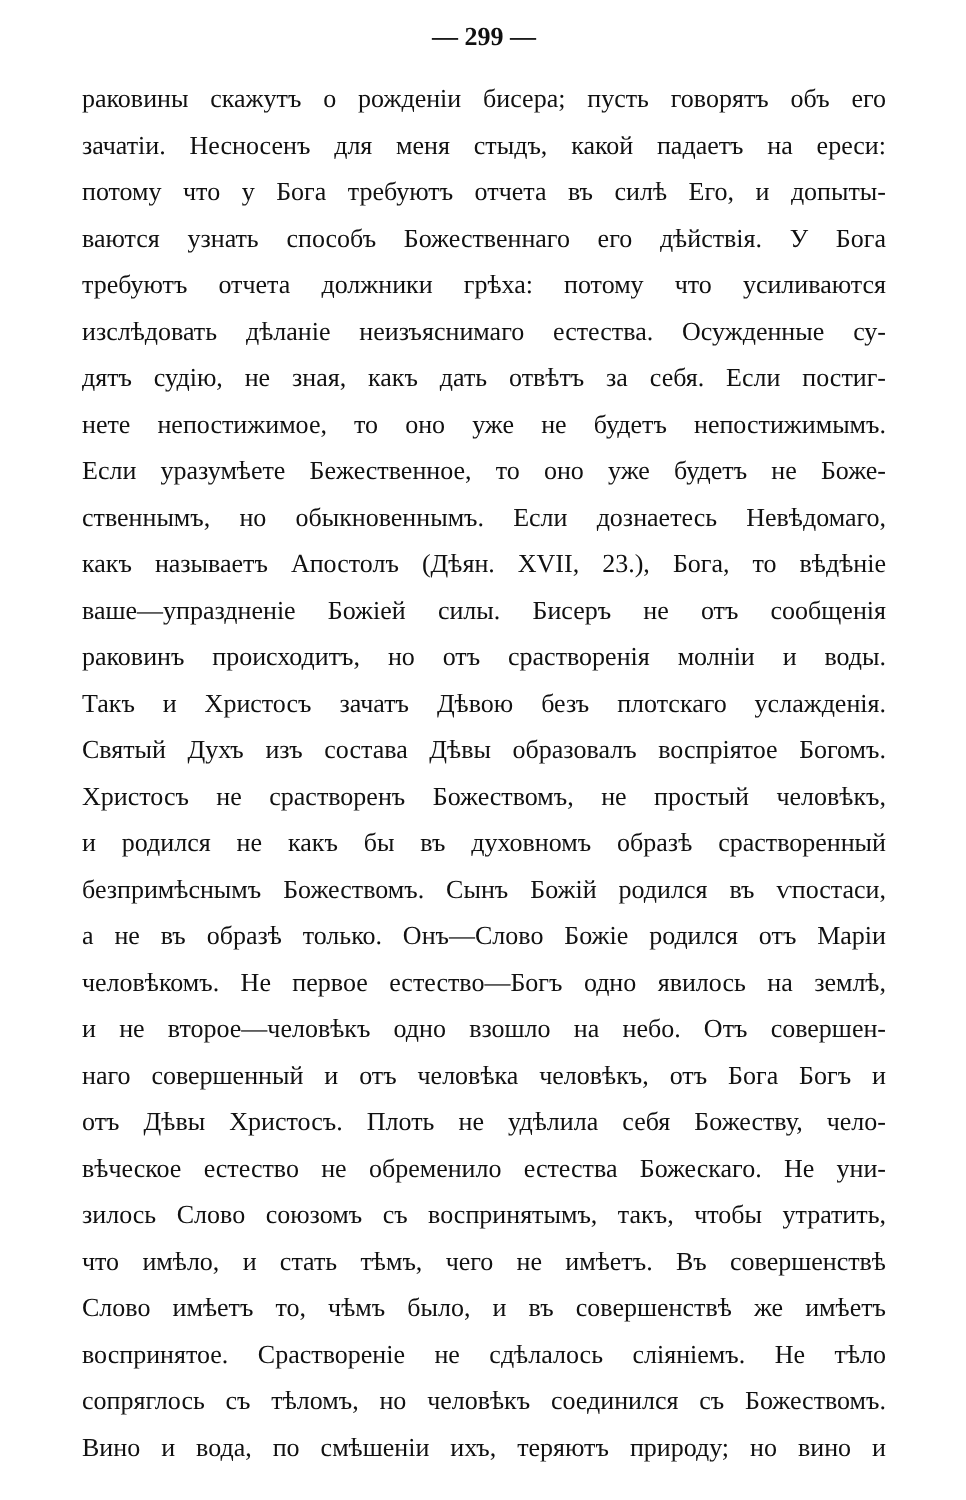— 299 —
раковины скажутъ о рожденіи бисера; пусть говорятъ объ его
зачатіи. Несносенъ для меня стыдъ, какой падаетъ на ереси:
потому что у Бога требуютъ отчета въ силѣ Его, и допыты-
ваются узнать способъ Божественнаго его дѣйствія. У Бога
требуютъ отчета должники грѣха: потому что усиливаются
изслѣдовать дѣланіе неизъяснимаго естества. Осужденные су-
дятъ судію, не зная, какъ дать отвѣтъ за себя. Если постиг-
нете непостижимое, то оно уже не будетъ непостижимымъ.
Если уразумѣете Бежественное, то оно уже будетъ не Боже-
ственнымъ, но обыкновеннымъ. Если дознаетесь Невѣдомаго,
какъ называетъ Апостолъ (Дѣян. XVII, 23.), Бога, то вѣдѣніе
ваше—упраздненіе Божіей силы. Бисеръ не отъ сообщенія
раковинъ происходитъ, но отъ срастворенія молніи и воды.
Такъ и Христосъ зачатъ Дѣвою безъ плотскаго услажденія.
Святый Духъ изъ состава Дѣвы образовалъ воспріятое Богомъ.
Христосъ не срастворенъ Божествомъ, не простый человѣкъ,
и родился не какъ бы въ духовномъ образѣ срастворенный
безпримѣснымъ Божествомъ. Сынъ Божій родился въ ѵпостаси,
а не въ образѣ только. Онъ—Слово Божіе родился отъ Маріи
человѣкомъ. Не первое естество—Богъ одно явилось на землѣ,
и не второе—человѣкъ одно взошло на небо. Отъ совершен-
наго совершенный и отъ человѣка человѣкъ, отъ Бога Богъ и
отъ Дѣвы Христосъ. Плоть не удѣлила себя Божеству, чело-
вѣческое естество не обременило естества Божескаго. Не уни-
зилось Слово союзомъ съ воспринятымъ, такъ, чтобы утратить,
что имѣло, и стать тѣмъ, чего не имѣетъ. Въ совершенствѣ
Слово имѣетъ то, чѣмъ было, и въ совершенствѣ же имѣетъ
воспринятое. Сраствореніе не сдѣлалось сліяніемъ. Не тѣло
сопряглось съ тѣломъ, но человѣкъ соединился съ Божествомъ.
Вино и вода, по смѣшеніи ихъ, теряютъ природу; но вино и